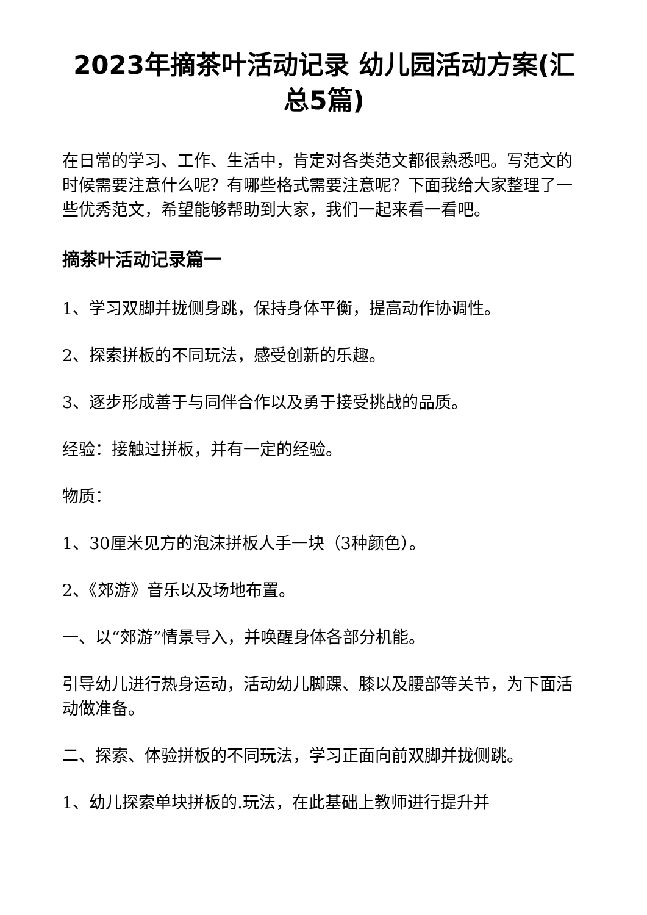2023年摘茶叶活动记录 幼儿园活动方案(汇总5篇)
在日常的学习、工作、生活中，肯定对各类范文都很熟悉吧。写范文的时候需要注意什么呢？有哪些格式需要注意呢？下面我给大家整理了一些优秀范文，希望能够帮助到大家，我们一起来看一看吧。
摘茶叶活动记录篇一
1、学习双脚并拢侧身跳，保持身体平衡，提高动作协调性。
2、探索拼板的不同玩法，感受创新的乐趣。
3、逐步形成善于与同伴合作以及勇于接受挑战的品质。
经验：接触过拼板，并有一定的经验。
物质：
1、30厘米见方的泡沫拼板人手一块（3种颜色）。
2、《郊游》音乐以及场地布置。
一、以“郊游”情景导入，并唤醒身体各部分机能。
引导幼儿进行热身运动，活动幼儿脚踝、膝以及腰部等关节，为下面活动做准备。
二、探索、体验拼板的不同玩法，学习正面向前双脚并拢侧跳。
1、幼儿探索单块拼板的.玩法，在此基础上教师进行提升并